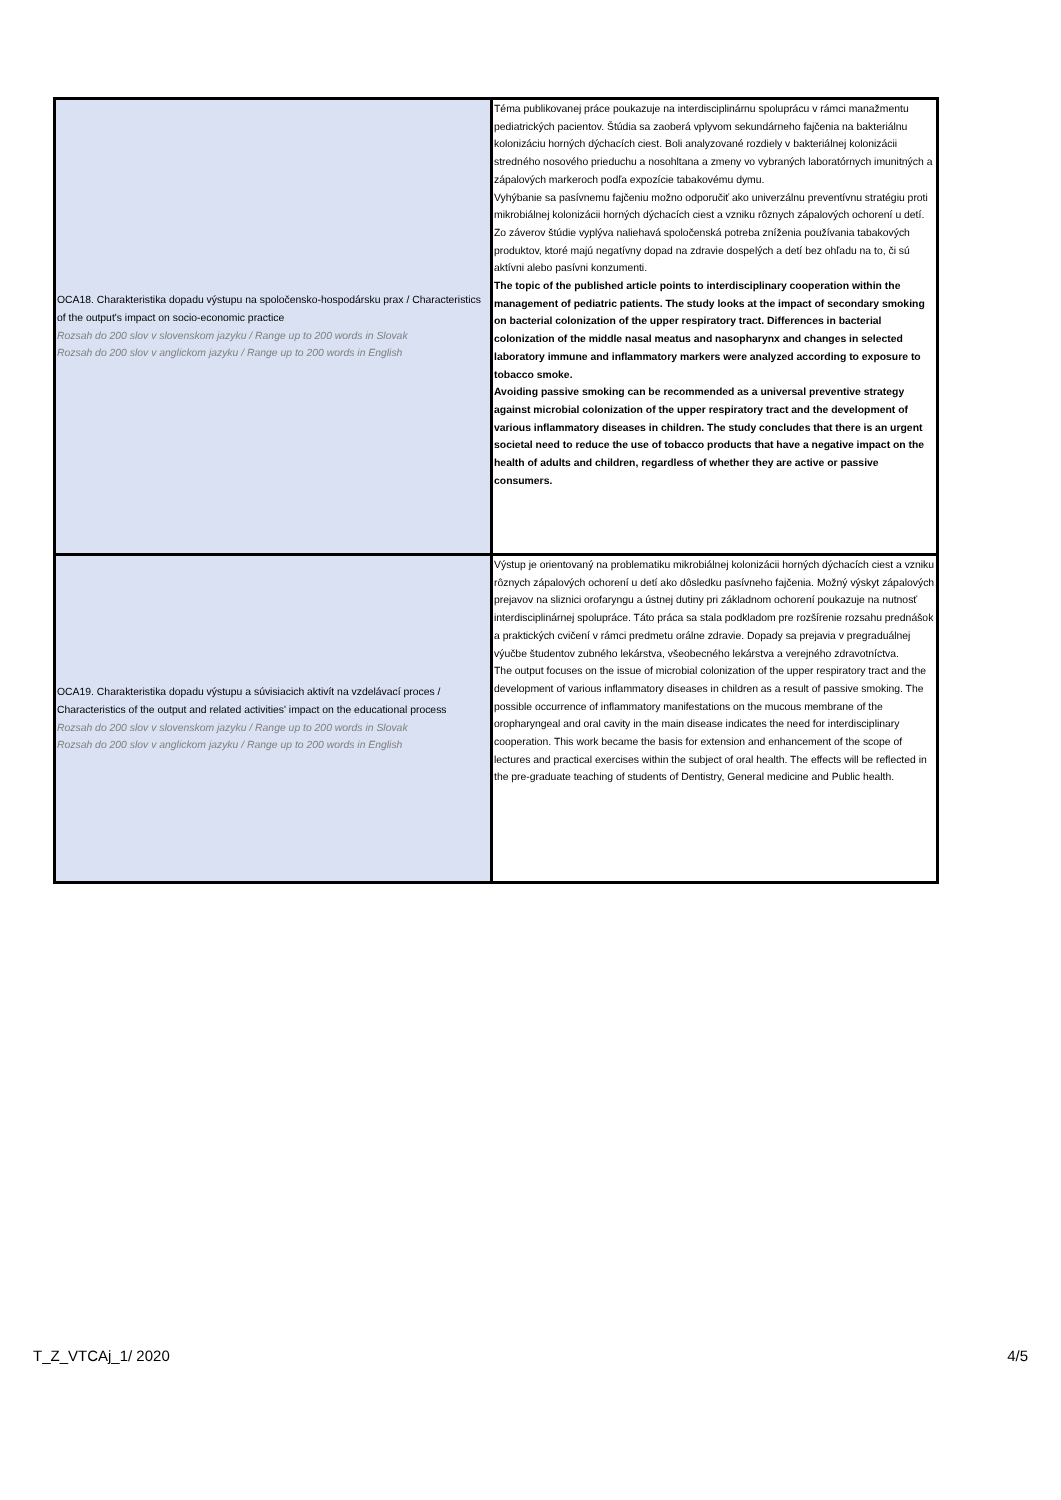| OCA18. Charakteristika dopadu výstupu na spoločensko-hospodársku prax / Characteristics of the output's impact on socio-economic practice Rozsah do 200 slov v slovenskom jazyku / Range up to 200 words in Slovak Rozsah do 200 slov v anglickom jazyku / Range up to 200 words in English | Téma publikovanej práce poukazuje na interdisciplinárnu spoluprácu v rámci manažmentu pediatrických pacientov. Štúdia sa zaoberá vplyvom sekundárneho fajčenia na bakteriálnu kolonizáciu horných dýchacích ciest. Boli analyzované rozdiely v bakteriálnej kolonizácii stredného nosového prieduchu a nosohltana a zmeny vo vybraných laboratórnych imunitných a zápalových markeroch podľa expozície tabakovému dymu. Vyhýbanie sa pasívnemu fajčeniu možno odporučiť ako univerzálnu preventívnu stratégiu proti mikrobiálnej kolonizácii horných dýchacích ciest a vzniku rôznych zápalových ochorení u detí. Zo záverov štúdie vyplýva naliehavá spoločenská potreba zníženia používania tabakových produktov, ktoré majú negatívny dopad na zdravie dospelých a detí bez ohľadu na to, či sú aktívni alebo pasívni konzumenti. The topic of the published article points to interdisciplinary cooperation within the management of pediatric patients. The study looks at the impact of secondary smoking on bacterial colonization of the upper respiratory tract. Differences in bacterial colonization of the middle nasal meatus and nasopharynx and changes in selected laboratory immune and inflammatory markers were analyzed according to exposure to tobacco smoke. Avoiding passive smoking can be recommended as a universal preventive strategy against microbial colonization of the upper respiratory tract and the development of various inflammatory diseases in children. The study concludes that there is an urgent societal need to reduce the use of tobacco products that have a negative impact on the health of adults and children, regardless of whether they are active or passive consumers. |
| OCA19. Charakteristika dopadu výstupu a súvisiacich aktivít na vzdelávací proces / Characteristics of the output and related activities' impact on the educational process Rozsah do 200 slov v slovenskom jazyku / Range up to 200 words in Slovak Rozsah do 200 slov v anglickom jazyku / Range up to 200 words in English | Výstup je orientovaný na problematiku mikrobiálnej kolonizácii horných dýchacích ciest a vzniku rôznych zápalových ochorení u detí ako dôsledku pasívneho fajčenia. Možný výskyt zápalových prejavov na sliznici orofaryngu a ústnej dutiny pri základnom ochorení poukazuje na nutnosť interdisciplinárnej spolupráce. Táto práca sa stala podkladom pre rozšírenie rozsahu prednášok a praktických cvičení v rámci predmetu orálne zdravie. Dopady sa prejavia v pregraduálnej výučbe študentov zubného lekárstva, všeobecného lekárstva a verejného zdravotníctva. The output focuses on the issue of microbial colonization of the upper respiratory tract and the development of various inflammatory diseases in children as a result of passive smoking. The possible occurrence of inflammatory manifestations on the mucous membrane of the oropharyngeal and oral cavity in the main disease indicates the need for interdisciplinary cooperation. This work became the basis for extension and enhancement of the scope of lectures and practical exercises within the subject of oral health. The effects will be reflected in the pre-graduate teaching of students of Dentistry, General medicine and Public health. |
T_Z_VTCAj_1/ 2020 4/5